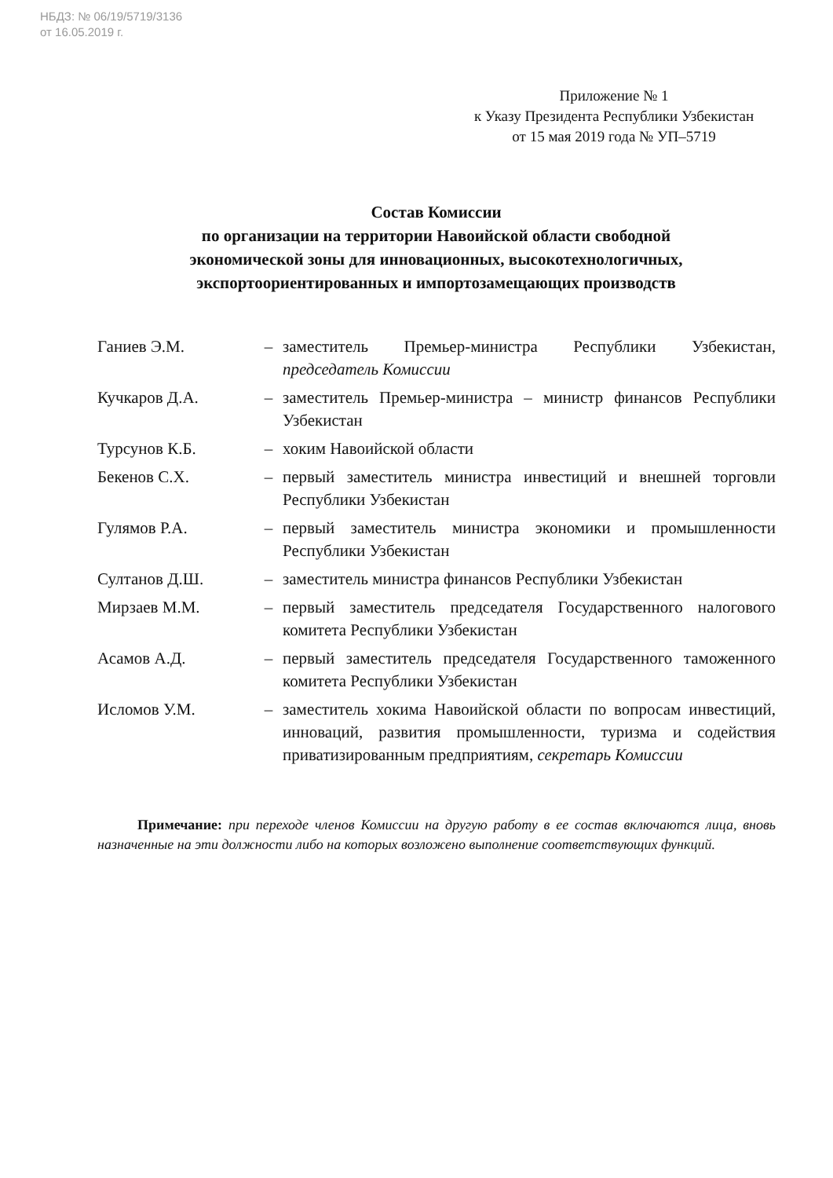НБДЗ: № 06/19/5719/3136
от 16.05.2019 г.
Приложение № 1
к Указу Президента Республики Узбекистан
от 15 мая 2019 года № УП–5719
Состав Комиссии
по организации на территории Навоийской области свободной
экономической зоны для инновационных, высокотехнологичных,
экспортоориентированных и импортозамещающих производств
| Ганиев Э.М. | – | заместитель Премьер-министра Республики Узбекистан, председатель Комиссии |
| Кучкаров Д.А. | – | заместитель Премьер-министра – министр финансов Республики Узбекистан |
| Турсунов К.Б. | – | хоким Навоийской области |
| Бекенов С.Х. | – | первый заместитель министра инвестиций и внешней торговли Республики Узбекистан |
| Гулямов Р.А. | – | первый заместитель министра экономики и промышленности Республики Узбекистан |
| Султанов Д.Ш. | – | заместитель министра финансов Республики Узбекистан |
| Мирзаев М.М. | – | первый заместитель председателя Государственного налогового комитета Республики Узбекистан |
| Асамов А.Д. | – | первый заместитель председателя Государственного таможенного комитета Республики Узбекистан |
| Исломов У.М. | – | заместитель хокима Навоийской области по вопросам инвестиций, инноваций, развития промышленности, туризма и содействия приватизированным предприятиям, секретарь Комиссии |
Примечание: при переходе членов Комиссии на другую работу в ее состав включаются лица, вновь назначенные на эти должности либо на которых возложено выполнение соответствующих функций.